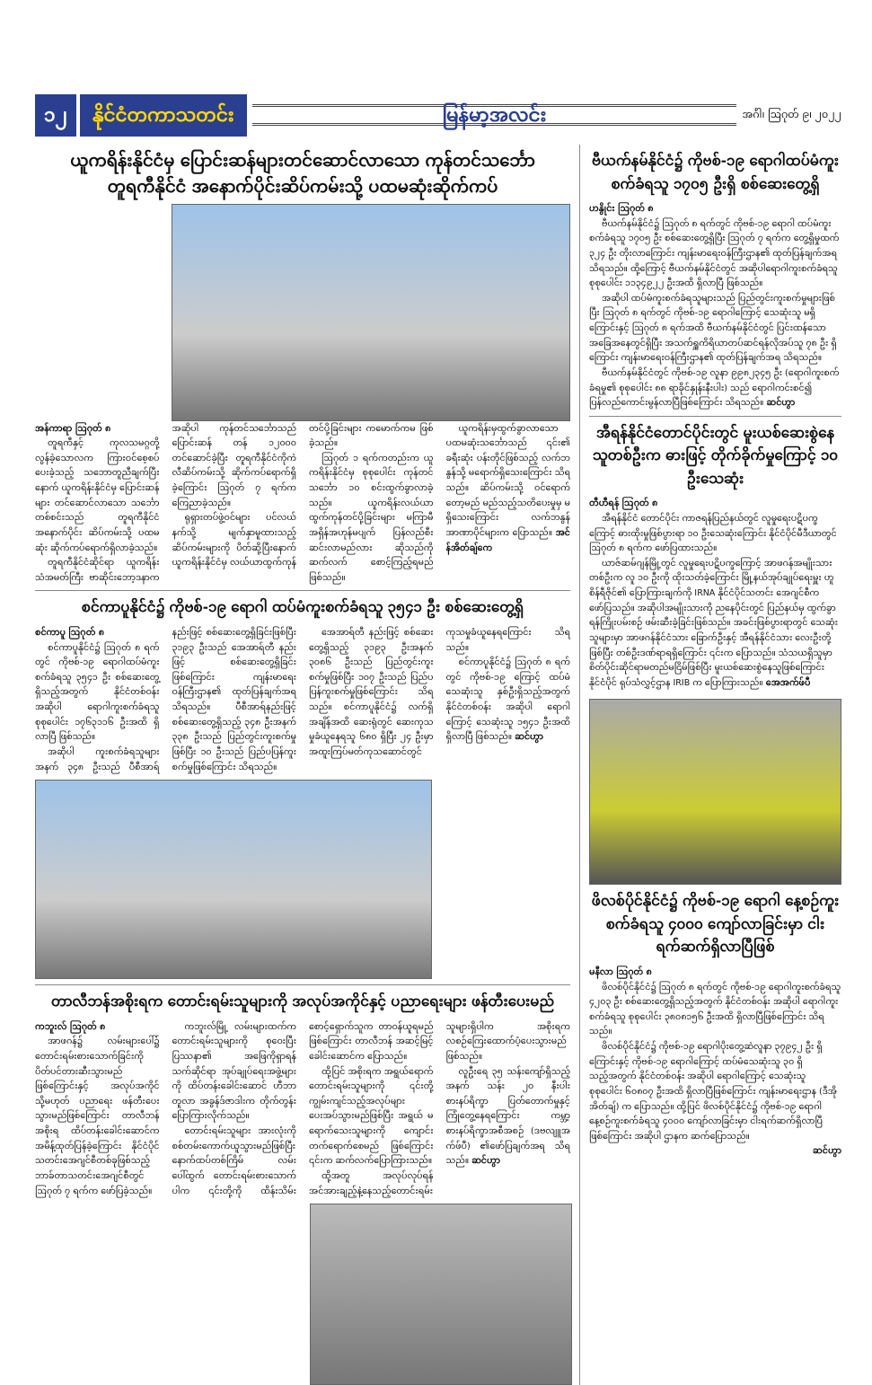၁၂ နိုင်ငံတကာသတင်း မြန်မာ့အလင်း အင်္ဂါ၊ ဩဂုတ် ၉၊ ၂၀၂၂
ယူကရိန်းနိုင်ငံမှ ပြောင်းဆန်များတင်ဆောင်လာသော ကုန်တင်သင်္ဘော
တူရကီနိုင်ငံ အနောက်ပိုင်းဆိပ်ကမ်းသို့ ပထမဆုံးဆိုက်ကပ်
အန်ကာရာ ဩဂုတ် ၈
တူရကီနှင့် ကုလသမဂ္ဂတို့ လွန်ခဲ့သောလက ကြားဝင်စေ့စပ်ပေးခဲ့သည့် သဘောတူညီချက်ပြီးနောက် ယူကရိန်းနိုင်ငံမှ ပြောင်းဆန်များ တင်ဆောင်လာသော သင်္ဘောတစ်စင်းသည် တူရကီနိုင်ငံ အနောက်ပိုင်း ဆိပ်ကမ်းသို့ ပထမဆုံး ဆိုက်ကပ်ရောက်ရှိလာခဲ့သည်။
တူရကီနိုင်ငံဆိုင်ရာ ယူကရိန်းသံအမတ်ကြီး ဗာဆိုင်းဘော့ဒနာက အဆိုပါ ကုန်တင်သင်္ဘောသည် ပြောင်းဆန် တန် ၁၂၀၀၀ တင်ဆောင်ခဲ့ပြီး တူရကီနိုင်ငံကိုကဲလီဆိပ်ကမ်းသို့ ဆိုက်ကပ်ရောက်ရှိခဲ့ကြောင်း ဩဂုတ် ၇ ရက်က ကြေညာခဲ့သည်။
ရုရှားတပ်ဖွဲ့ဝင်များ ပင်လယ်နက်သို့ မျက်နှာမူထားသည့် ဆိပ်ကမ်းများကို ပိတ်ဆို့ပြီးနောက် ယူကရိန်းနိုင်ငံမှ လယ်ယာထွက်ကုန် တင်ပို့ခြင်းများ ကမောက်ကမ ဖြစ်ခဲ့သည်။
ဩဂုတ် ၁ ရက်ကတည်းက ယူကရိန်းနိုင်ငံမှ စုစုပေါင်း ကုန်တင်သင်္ဘော ၁၀ စင်းထွက်ခွာလာခဲ့သည်။ ယူကရိန်းလယ်ယာထွက်ကုန်တင်ပို့ခြင်းများ မကြာမီ အရှိန်အဟုန်မပျက် ပြန်လည်စီးဆင်းလာမည်လား ဆိုသည်ကို ဆက်လက် စောင့်ကြည့်ရမည်ဖြစ်သည်။
ယူကရိန်းမှထွက်ခွာလာသော ပထမဆုံးသင်္ဘောသည် ၎င်း၏ ခရီးဆုံး ပန်းတိုင်ဖြစ်သည့် လက်ဘနွန်သို့ မရောက်ရှိသေးကြောင်း သိရသည်။ ဆိပ်ကမ်းသို့ ဝင်ရောက်တော့မည် မည်သည့်သတိပေးမှုမှ မရှိသေးကြောင်း လက်ဘနွန်အာဏာပိုင်များက ပြောသည်။ အင်န်အိတ်ချ်ကေ
စင်ကာပူနိုင်ငံ၌ ကိုဗစ်-၁၉ ရောဂါ ထပ်မံကူးစက်ခံရသူ ၃၅၄၁ ဦး စစ်ဆေးတွေ့ရှိ
စင်ကာပူ ဩဂုတ် ၈
စင်ကာပူနိုင်ငံ၌ ဩဂုတ် ၈ ရက်တွင် ကိုဗစ်-၁၉ ရောဂါထပ်မံကူးစက်ခံရသူ ၃၅၄၁ ဦး စစ်ဆေးတွေ့ရှိသည့်အတွက် နိုင်ငံတစ်ဝန်း အဆိုပါ ရောဂါကူးစက်ခံရသူ စုစုပေါင်း ၁၇၆၃၁၁၆ ဦးအထိ ရှိလာပြီ ဖြစ်သည်။
အဆိုပါ ကူးစက်ခံရသူများ အနက် ၃၄၈ ဦးသည် ပီစီအာရ် နည်းဖြင့် စစ်ဆေးတွေ့ရှိခြင်းဖြစ်ပြီး ၃၁၉၃ ဦးသည် အေအာရ်တီ နည်းဖြင့် စစ်ဆေးတွေ့ရှိခြင်း ဖြစ်ကြောင်း ကျန်းမာရေးဝန်ကြီးဌာန၏ ထုတ်ပြန်ချက်အရ သိရသည်။ ပီစီအာရ်နည်းဖြင့် စစ်ဆေးတွေ့ရှိသည့် ၃၄၈ ဦးအနက် ၃၃၈ ဦးသည် ပြည်တွင်းကူးစက်မှုဖြစ်ပြီး ၁၀ ဦးသည် ပြည်ပပြန်ကူးစက်မှုဖြစ်ကြောင်း သိရသည်။
အေအာရ်တီ နည်းဖြင့် စစ်ဆေးတွေ့ရှိသည့် ၃၁၉၃ ဦးအနက် ၃၀၈၆ ဦးသည် ပြည်တွင်းကူးစက်မှုဖြစ်ပြီး ၁၀၇ ဦးသည် ပြည်ပပြန်ကူးစက်မှုဖြစ်ကြောင်း သိရသည်။ စင်ကာပူနိုင်ငံ၌ လက်ရှိအချိန်အထိ ဆေးရုံတွင် ဆေးကုသမှုခံယူနေရသူ ၆၈၀ ရှိပြီး ၂၄ ဦးမှာ အထူးကြပ်မတ်ကုသဆောင်တွင် ကုသမှုခံယူနေရကြောင်း သိရသည်။
စင်ကာပူနိုင်ငံ၌ ဩဂုတ် ၈ ရက်တွင် ကိုဗစ်-၁၉ ကြောင့် ထပ်မံသေဆုံးသူ နှစ်ဦးရှိသည့်အတွက် နိုင်ငံတစ်ဝန်း အဆိုပါ ရောဂါကြောင့် သေဆုံးသူ ၁၅၄၁ ဦးအထိ ရှိလာပြီ ဖြစ်သည်။ ဆင်ဟွာ
တာလီဘန်အစိုးရက တောင်းရမ်းသူများကို အလုပ်အကိုင်နှင့် ပညာရေးများ ဖန်တီးပေးမည်
ကဘူးလ် ဩဂုတ် ၈
အာဖဂန်၌ လမ်းများပေါ်၌ တောင်းရမ်းစားသောက်ခြင်းကို ပိတ်ပင်တားဆီးသွားမည် ဖြစ်ကြောင်းနှင့် အလုပ်အကိုင်သို့မဟုတ် ပညာရေး ဖန်တီးပေးသွားမည်ဖြစ်ကြောင်း တာလီဘန်အစိုးရ ထိပ်တန်းခေါင်းဆောင်က အမိန့်ထုတ်ပြန်ခဲ့ကြောင်း နိုင်ငံပိုင် သတင်းအေဂျင်စီတစ်ခုဖြစ်သည့် ဘာခ်တာသတင်းအေဂျင်စီတွင် ဩဂုတ် ၇ ရက်က ဖော်ပြခဲ့သည်။
ကဘူးလ်မြို့ လမ်းများထက်က တောင်းရမ်းသူများကို စုဝေးပြီး ပြဿနာ၏ အဖြေကိုရှာရန် သက်ဆိုင်ရာ အုပ်ချုပ်ရေးအဖွဲ့များကို ထိပ်တန်းခေါင်းဆောင် ဟီဘာတူလာ အခွန်ဒ်ဇာဒါးက တိုက်တွန်း ပြောကြားလိုက်သည်။
တောင်းရမ်းသူများ အားလုံးကို စစ်တမ်းကောက်ယူသွားမည်ဖြစ်ပြီး နောက်ထပ်တစ်ကြိမ် လမ်းပေါ်ထွက် တောင်းရမ်းစားသောက်ပါက ၎င်းတို့ကို ထိန်းသိမ်းစောင့်ရှောက်သူက တာဝန်ယူရမည်ဖြစ်ကြောင်း တာလီဘန် အဆင့်မြင့်ခေါင်းဆောင်က ပြောသည်။
ထို့ပြင် အစိုးရက အရွယ်ရောက် တောင်းရမ်းသူများကို ၎င်းတို့ ကျွမ်းကျင်သည့်အလုပ်များ ပေးအပ်သွားမည်ဖြစ်ပြီး အရွယ် မရောက်သေးသူများကို ကျောင်းတက်ရောက်စေမည် ဖြစ်ကြောင်း ၎င်းက ဆက်လက်ပြောကြားသည်။
ထို့အတူ အလုပ်လုပ်ရန် အင်အားချည့်နဲ့နေသည့်တောင်းရမ်းသူများရှိပါက အစိုးရကလစဉ်ကြေးထောက်ပံ့ပေးသွားမည် ဖြစ်သည်။
လူဦးရေ ၃၅ သန်းကျော်ရှိသည့်အနက် သန်း ၂၀ နီးပါး စားနပ်ရိက္ခာ ပြတ်တောက်မှုနှင့် ကြုံတွေ့နေရကြောင်း ကမ္ဘာ့စားနပ်ရိက္ခာအစီအစဉ် (ဒဗလျူအက်ဖ်ပီ) ၏ဖော်ပြချက်အရ သိရသည်။ ဆင်ဟွာ
ဗီယက်နမ်နိုင်ငံ၌ ကိုဗစ်-၁၉ ရောဂါထပ်မံကူးစက်ခံရသူ ၁၇၀၅ ဦးရှိ စစ်ဆေးတွေ့ရှိ
ဟနွိုင်း ဩဂုတ် ၈
ဗီယက်နမ်နိုင်ငံ၌ ဩဂုတ် ၈ ရက်တွင် ကိုဗစ်-၁၉ ရောဂါ ထပ်မံကူးစက်ခံရသူ ၁၇၀၅ ဦး စစ်ဆေးတွေ့ရှိပြီး ဩဂုတ် ၇ ရက်က တွေ့ရှိမှုထက် ၃၂၄ ဦး တိုးလာကြောင်း ကျန်းမာရေးဝန်ကြီးဌာန၏ ထုတ်ပြန်ချက်အရ သိရသည်။ ထို့ကြောင့် ဗီယက်နမ်နိုင်ငံတွင် အဆိုပါရောဂါကူးစက်ခံရသူ စုစုပေါင်း ၁၁၃၄၉၂၂ ဦးအထိ ရှိလာပြီ ဖြစ်သည်။
အဆိုပါ ထပ်မံကူးစက်ခံရသူများသည် ပြည်တွင်းကူးစက်မှုများဖြစ်ပြီး ဩဂုတ် ၈ ရက်တွင် ကိုဗစ်-၁၉ ရောဂါကြောင့် သေဆုံးသူ မရှိကြောင်းနှင့် ဩဂုတ် ၈ ရက်အထိ ဗီယက်နမ်နိုင်ငံတွင် ပြင်းထန်သော အခြေအနေတွင်ရှိပြီး အသက်ရှူကိရိယာတပ်ဆင်ရန်လိုအပ်သူ ၇၈ ဦး ရှိကြောင်း ကျန်းမာရေးဝန်ကြီးဌာန၏ ထုတ်ပြန်ချက်အရ သိရသည်။
ဗီယက်နမ်နိုင်ငံတွင် ကိုဗစ်-၁၉ လူနာ ၉၉၈၂၃၄၅ ဦး (ရောဂါကူးစက်ခံရမှု၏ စုစုပေါင်း ၈၈ ရာခိုင်နှုန်းနီးပါး) သည် ရောဂါကင်းစင်၍ ပြန်လည်ကောင်းမွန်လာပြီဖြစ်ကြောင်း သိရသည်။ ဆင်ဟွာ
အီရန်နိုင်ငံတောင်ပိုင်းတွင် မူးယစ်ဆေးစွဲနေသူတစ်ဦးက ဓားဖြင့် တိုက်ခိုက်မှုကြောင့် ၁၀ ဦးသေဆုံး
တီဟီရန် ဩဂုတ် ၈
အီရန်နိုင်ငံ တောင်ပိုင်း ကာဇရန်ပြည်နယ်တွင် လူမှုရေးပဋိပက္ခကြောင့် ဓားထိုးမှုဖြစ်ပွားရာ ၁၀ ဦးသေဆုံးကြောင်း နိုင်ငံပိုင်မီဒီယာတွင် ဩဂုတ် ၈ ရက်က ဖော်ပြထားသည်။
ယာဇ်ဆမ်ဂျန်မြို့တွင် လူမှုရေးပဋိပက္ခကြောင့် အာဖဂန်အမျိုးသား တစ်ဦးက လူ ၁၀ ဦးကို ထိုးသတ်ခဲ့ကြောင်း မြို့နယ်အုပ်ချုပ်ရေးမှူး ဟူစိန်ရီဇိုင်၏ ပြောကြားချက်ကို IRNA နိုင်ငံပိုင်သတင်း အေဂျင်စီက ဖော်ပြသည်။ အဆိုပါအမျိုးသားကို ညနေပိုင်းတွင် ပြည်နယ်မှ ထွက်ခွာရန်ကြိုးပမ်းစဉ် ဖမ်းဆီးခဲ့ခြင်းဖြစ်သည်။ အခင်းဖြစ်ပွားရာတွင် သေဆုံးသူများမှာ အာဖဂန်နိုင်ငံသား ခြောက်ဦးနှင့် အီရန်နိုင်ငံသား လေးဦးတို့ဖြစ်ပြီး တစ်ဦးဒဏ်ရာရရှိကြောင်း ၎င်းက ပြောသည်။ သံသယရှိသူမှာ စိတ်ပိုင်းဆိုင်ရာမတည်မငြိမ်ဖြစ်ပြီး မူးယစ်ဆေးစွဲနေသူဖြစ်ကြောင်း နိုင်ငံပိုင် ရုပ်သံလွှင့်ဌာန IRIB က ပြောကြားသည်။ အေအက်ဖ်ပီ
ဖိလစ်ပိုင်နိုင်ငံ၌ ကိုဗစ်-၁၉ ရောဂါ နေ့စဉ်ကူးစက်ခံရသူ ၄၀၀၀ ကျော်လာခြင်းမှာ ငါးရက်ဆက်ရှိလာပြီဖြစ်
မနီလာ ဩဂုတ် ၈
ဖိလစ်ပိုင်နိုင်ငံ၌ ဩဂုတ် ၈ ရက်တွင် ကိုဗစ်-၁၉ ရောဂါကူးစက်ခံရသူ ၄၂၀၃ ဦး စစ်ဆေးတွေ့ရှိသည့်အတွက် နိုင်ငံတစ်ဝန်း အဆိုပါ ရောဂါကူးစက်ခံရသူ စုစုပေါင်း ၃၈၀၈၁၅၆ ဦးအထိ ရှိလာပြီဖြစ်ကြောင်း သိရသည်။
ဖိလစ်ပိုင်နိုင်ငံ၌ ကိုဗစ်-၁၉ ရောဂါပိုးတွေ့ဆဲလူနာ ၃၇၉၄၂ ဦး ရှိကြောင်းနှင့် ကိုဗစ်-၁၉ ရောဂါကြောင့် ထပ်မံသေဆုံးသူ ၃၀ ရှိသည့်အတွက် နိုင်ငံတစ်ဝန်း အဆိုပါ ရောဂါကြောင့် သေဆုံးသူ စုစုပေါင်း ၆၀၈၀၇ ဦးအထိ ရှိလာပြီဖြစ်ကြောင်း ကျန်းမာရေးဌာန (ဒီအိုအိတ်ချ်) က ပြောသည်။ ထို့ပြင် ဖိလစ်ပိုင်နိုင်ငံ၌ ကိုဗစ်-၁၉ ရောဂါ နေ့စဉ်ကူးစက်ခံရသူ ၄၀၀၀ ကျော်လာခြင်းမှာ ငါးရက်ဆက်ရှိလာပြီဖြစ်ကြောင်း အဆိုပါ ဌာနက ဆက်ပြောသည်။
ဆင်ဟွာ